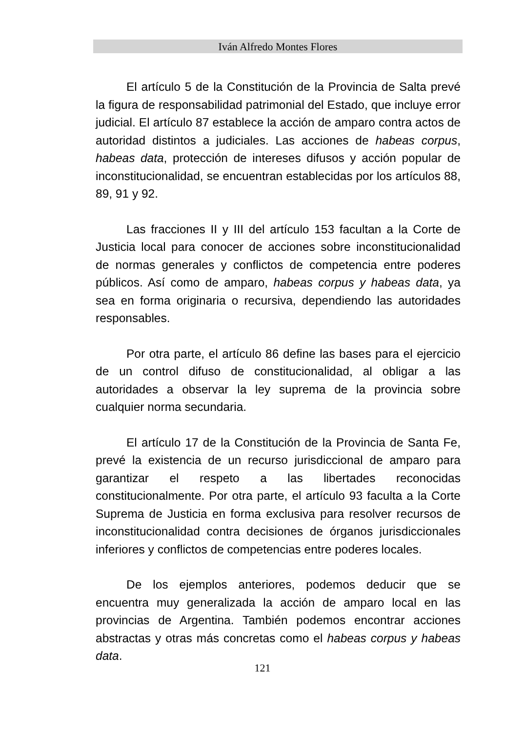Iván Alfredo Montes Flores
El artículo 5 de la Constitución de la Provincia de Salta prevé la figura de responsabilidad patrimonial del Estado, que incluye error judicial. El artículo 87 establece la acción de amparo contra actos de autoridad distintos a judiciales. Las acciones de habeas corpus, habeas data, protección de intereses difusos y acción popular de inconstitucionalidad, se encuentran establecidas por los artículos 88, 89, 91 y 92.
Las fracciones II y III del artículo 153 facultan a la Corte de Justicia local para conocer de acciones sobre inconstitucionalidad de normas generales y conflictos de competencia entre poderes públicos. Así como de amparo, habeas corpus y habeas data, ya sea en forma originaria o recursiva, dependiendo las autoridades responsables.
Por otra parte, el artículo 86 define las bases para el ejercicio de un control difuso de constitucionalidad, al obligar a las autoridades a observar la ley suprema de la provincia sobre cualquier norma secundaria.
El artículo 17 de la Constitución de la Provincia de Santa Fe, prevé la existencia de un recurso jurisdiccional de amparo para garantizar el respeto a las libertades reconocidas constitucionalmente. Por otra parte, el artículo 93 faculta a la Corte Suprema de Justicia en forma exclusiva para resolver recursos de inconstitucionalidad contra decisiones de órganos jurisdiccionales inferiores y conflictos de competencias entre poderes locales.
De los ejemplos anteriores, podemos deducir que se encuentra muy generalizada la acción de amparo local en las provincias de Argentina. También podemos encontrar acciones abstractas y otras más concretas como el habeas corpus y habeas data.
121